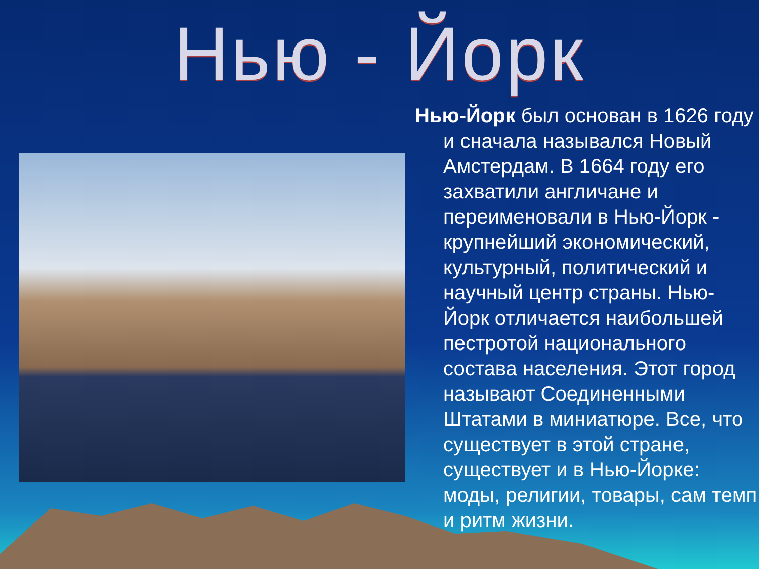Нью - Йорк
Нью-Йорк был основан в 1626 году и сначала назывался Новый Амстердам. В 1664 году его захватили англичане и переименовали в Нью-Йорк - крупнейший экономический, культурный, политический и научный центр страны. Нью-Йорк отличается наибольшей пестротой национального состава населения. Этот город называют Соединенными Штатами в миниатюре. Все, что существует в этой стране, существует и в Нью-Йорке: моды, религии, товары, сам темп и ритм жизни.